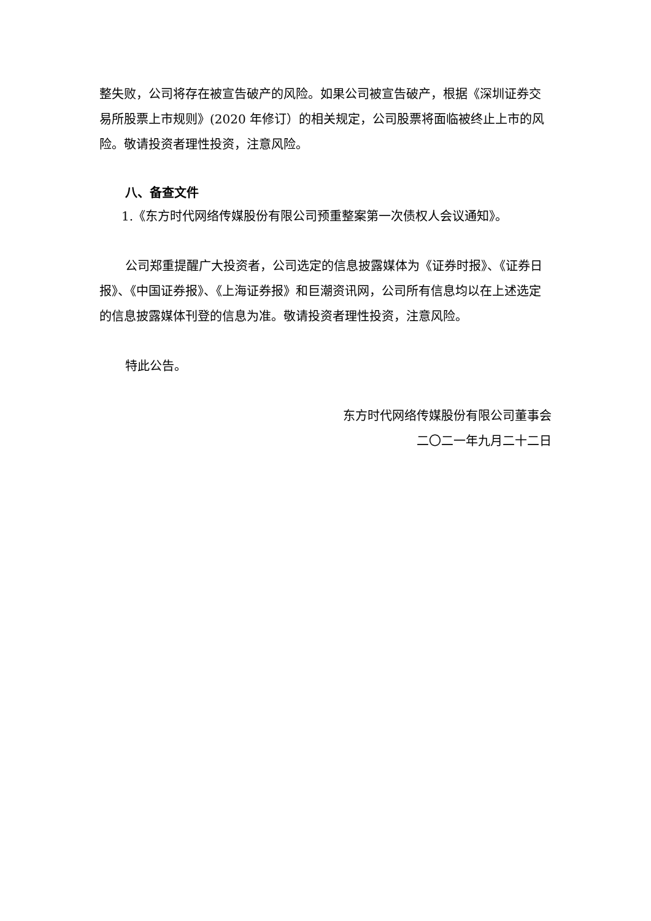整失败，公司将存在被宣告破产的风险。如果公司被宣告破产，根据《深圳证券交易所股票上市规则》(2020 年修订）的相关规定，公司股票将面临被终止上市的风险。敬请投资者理性投资，注意风险。
八、备查文件
1.《东方时代网络传媒股份有限公司预重整案第一次债权人会议通知》。
公司郑重提醒广大投资者，公司选定的信息披露媒体为《证券时报》、《证券日报》、《中国证券报》、《上海证券报》和巨潮资讯网，公司所有信息均以在上述选定的信息披露媒体刊登的信息为准。敬请投资者理性投资，注意风险。
特此公告。
东方时代网络传媒股份有限公司董事会
二〇二一年九月二十二日